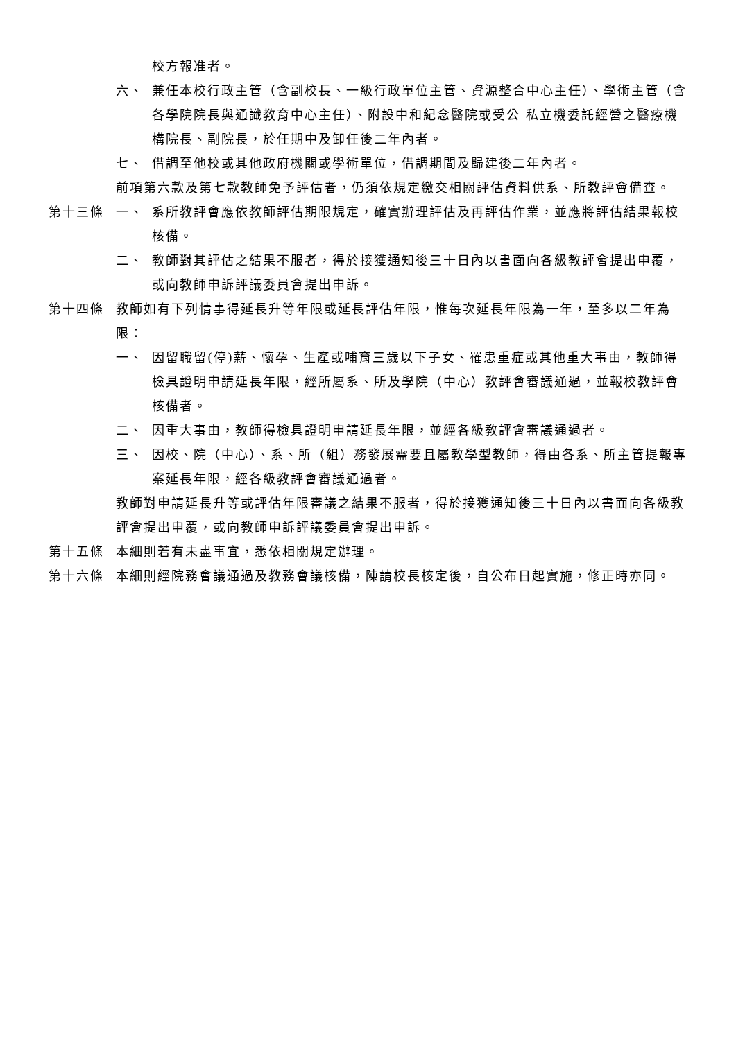校方報准者。
六、 兼任本校行政主管（含副校長、一級行政單位主管、資源整合中心主任）、學術主管（含各學院院長與通識教育中心主任）、附設中和紀念醫院或受公 私立機委託經營之醫療機構院長、副院長，於任期中及卸任後二年內者。
七、 借調至他校或其他政府機關或學術單位，借調期間及歸建後二年內者。
前項第六款及第七款教師免予評估者，仍須依規定繳交相關評估資料供系、所教評會備查。
第十三條 一、 系所教評會應依教師評估期限規定，確實辦理評估及再評估作業，並應將評估結果報校核備。
二、 教師對其評估之結果不服者，得於接獲通知後三十日內以書面向各級教評會提出申覆，或向教師申訴評議委員會提出申訴。
第十四條 教師如有下列情事得延長升等年限或延長評估年限，惟每次延長年限為一年，至多以二年為限：
一、 因留職留(停)薪、懷孕、生產或哺育三歲以下子女、罹患重症或其他重大事由，教師得檢具證明申請延長年限，經所屬系、所及學院（中心）教評會審議通過，並報校教評會核備者。
二、 因重大事由，教師得檢具證明申請延長年限，並經各級教評會審議通過者。
三、 因校、院（中心）、系、所（組）務發展需要且屬教學型教師，得由各系、所主管提報專案延長年限，經各級教評會審議通過者。
教師對申請延長升等或評估年限審議之結果不服者，得於接獲通知後三十日內以書面向各級教評會提出申覆，或向教師申訴評議委員會提出申訴。
第十五條 本細則若有未盡事宜，悉依相關規定辦理。
第十六條 本細則經院務會議通過及教務會議核備，陳請校長核定後，自公布日起實施，修正時亦同。